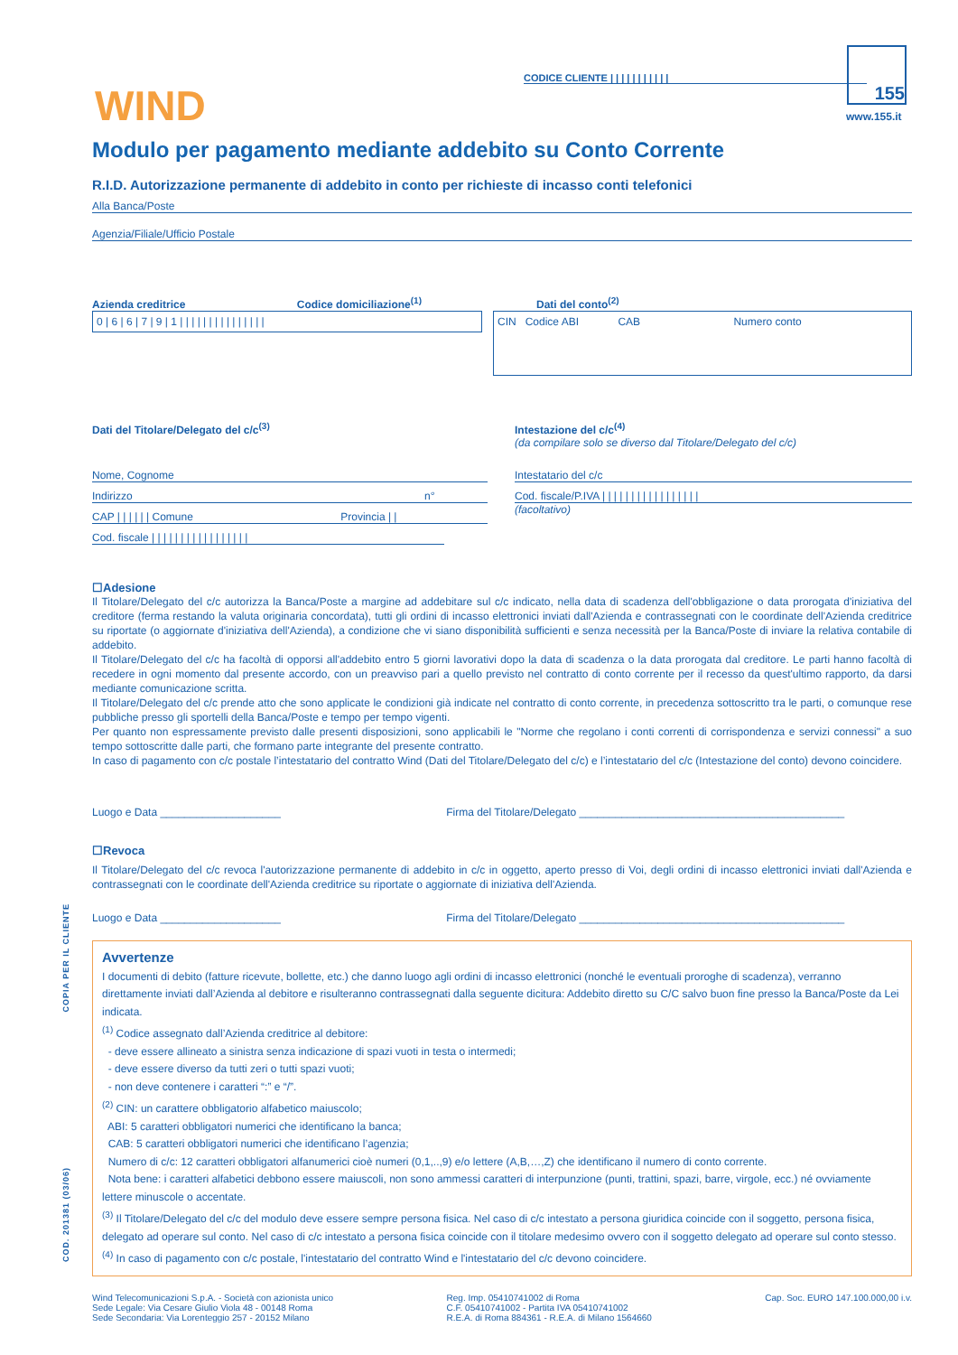WIND
CODICE CLIENTE | | | | | | | | | | |
155
www.155.it
Modulo per pagamento mediante addebito su Conto Corrente
R.I.D. Autorizzazione permanente di addebito in conto per richieste di incasso conti telefonici
Alla Banca/Poste
Agenzia/Filiale/Ufficio Postale
Azienda creditrice Codice domiciliazione<sup>(1)</sup>
0 | 6 | 6 | 7 | 9 | 1 | | | | | | | | | | | | | | |
Dati del conto<sup>(2)</sup>
CIN Codice ABI CAB Numero conto
Dati del Titolare/Delegato del c/c<sup>(3)</sup>
Nome, Cognome
Indirizzo n°
CAP | | | | | | Comune Provincia | |
Cod. fiscale | | | | | | | | | | | | | | | | |
Intestazione del c/c<sup>(4)</sup>
(da compilare solo se diverso dal Titolare/Delegato del c/c)
Intestatario del c/c
Cod. fiscale/P.IVA | | | | | | | | | | | | | | | | |
(facoltativo)
☐Adesione
Il Titolare/Delegato del c/c autorizza la Banca/Poste a margine ad addebitare sul c/c indicato, nella data di scadenza dell'obbligazione o data prorogata d'iniziativa del creditore (ferma restando la valuta originaria concordata), tutti gli ordini di incasso elettronici inviati dall'Azienda e contrassegnati con le coordinate dell'Azienda creditrice su riportate (o aggiornate d'iniziativa dell'Azienda), a condizione che vi siano disponibilità sufficienti e senza necessità per la Banca/Poste di inviare la relativa contabile di addebito.
Il Titolare/Delegato del c/c ha facoltà di opporsi all'addebito entro 5 giorni lavorativi dopo la data di scadenza o la data prorogata dal creditore. Le parti hanno facoltà di recedere in ogni momento dal presente accordo, con un preavviso pari a quello previsto nel contratto di conto corrente per il recesso da quest'ultimo rapporto, da darsi mediante comunicazione scritta.
Il Titolare/Delegato del c/c prende atto che sono applicate le condizioni già indicate nel contratto di conto corrente, in precedenza sottoscritto tra le parti, o comunque rese pubbliche presso gli sportelli della Banca/Poste e tempo per tempo vigenti.
Per quanto non espressamente previsto dalle presenti disposizioni, sono applicabili le "Norme che regolano i conti correnti di corrispondenza e servizi connessi" a suo tempo sottoscritte dalle parti, che formano parte integrante del presente contratto.
In caso di pagamento con c/c postale l’intestatario del contratto Wind (Dati del Titolare/Delegato del c/c) e l’intestatario del c/c (Intestazione del conto) devono coincidere.
Luogo e Data ____________________ Firma del Titolare/Delegato ____________________________________________
☐Revoca
Il Titolare/Delegato del c/c revoca l'autorizzazione permanente di addebito in c/c in oggetto, aperto presso di Voi, degli ordini di incasso elettronici inviati dall'Azienda e contrassegnati con le coordinate dell'Azienda creditrice su riportate o aggiornate di iniziativa dell'Azienda.
Luogo e Data ____________________ Firma del Titolare/Delegato ____________________________________________
Avvertenze
I documenti di debito (fatture ricevute, bollette, etc.) che danno luogo agli ordini di incasso elettronici (nonché le eventuali proroghe di scadenza), verranno direttamente inviati dall’Azienda al debitore e risulteranno contrassegnati dalla seguente dicitura: Addebito diretto su C/C salvo buon fine presso la Banca/Poste da Lei indicata.
<sup>(1)</sup> Codice assegnato dall’Azienda creditrice al debitore:
- deve essere allineato a sinistra senza indicazione di spazi vuoti in testa o intermedi;
- deve essere diverso da tutti zeri o tutti spazi vuoti;
- non deve contenere i caratteri “:” e “/”.
<sup>(2)</sup> CIN: un carattere obbligatorio alfabetico maiuscolo;
ABI: 5 caratteri obbligatori numerici che identificano la banca;
CAB: 5 caratteri obbligatori numerici che identificano l’agenzia;
Numero di c/c: 12 caratteri obbligatori alfanumerici cioè numeri (0,1,..,9) e/o lettere (A,B,…,Z) che identificano il numero di conto corrente.
Nota bene: i caratteri alfabetici debbono essere maiuscoli, non sono ammessi caratteri di interpunzione (punti, trattini, spazi, barre, virgole, ecc.) né ovviamente lettere minuscole o accentate.
<sup>(3)</sup> Il Titolare/Delegato del c/c del modulo deve essere sempre persona fisica. Nel caso di c/c intestato a persona giuridica coincide con il soggetto, persona fisica, delegato ad operare sul conto. Nel caso di c/c intestato a persona fisica coincide con il titolare medesimo ovvero con il soggetto delegato ad operare sul conto stesso.
<sup>(4)</sup> In caso di pagamento con c/c postale, l'intestatario del contratto Wind e l'intestatario del c/c devono coincidere.
Wind Telecomunicazioni S.p.A. - Società con azionista unico
Sede Legale: Via Cesare Giulio Viola 48 - 00148 Roma
Sede Secondaria: Via Lorenteggio 257 - 20152 Milano
Reg. Imp. 05410741002 di Roma
C.F. 05410741002 - Partita IVA 05410741002
R.E.A. di Roma 884361 - R.E.A. di Milano 1564660
Cap. Soc. EURO 147.100.000,00 i.v.
COD. 201381 (03/06) COPIA PER IL CLIENTE